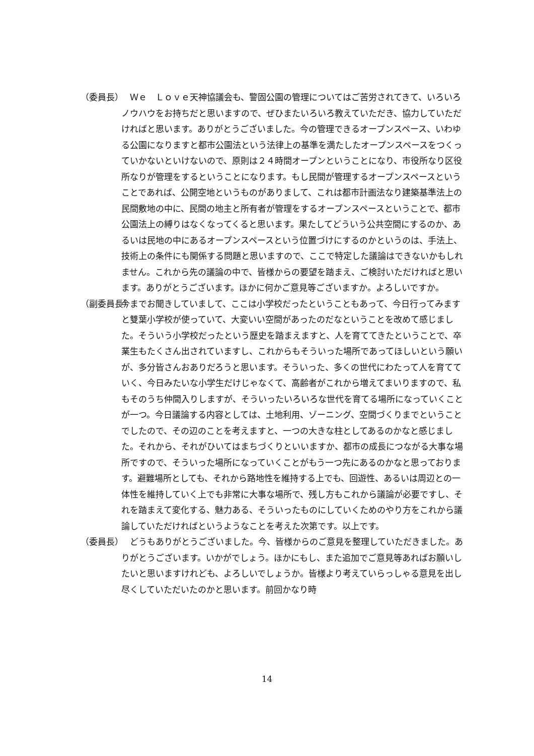（委員長） 　Ｗｅ　Ｌｏｖｅ天神協議会も、警固公園の管理についてはご苦労されてきて、いろいろノウハウをお持ちだと思いますので、ぜひまたいろいろ教えていただき、協力していただければと思います。ありがとうございました。今の管理できるオープンスペース、いわゆる公園になりますと都市公園法という法律上の基準を満たしたオープンスペースをつくっていかないといけないので、原則は２４時間オープンということになり、市役所なり区役所なりが管理をするということになります。もし民間が管理するオープンスペースということであれば、公開空地というものがありまして、これは都市計画法なり建築基準法上の民間敷地の中に、民間の地主と所有者が管理をするオープンスペースということで、都市公園法上の縛りはなくなってくると思います。果たしてどういう公共空間にするのか、あるいは民地の中にあるオープンスペースという位置づけにするのかというのは、手法上、技術上の条件にも関係する問題と思いますので、ここで特定した議論はできないかもしれません。これから先の議論の中で、皆様からの要望を踏まえ、ご検討いただければと思います。ありがとうございます。ほかに何かご意見等ございますか。よろしいですか。
（副委員長） 今までお聞きしていまして、ここは小学校だったということもあって、今日行ってみますと雙葉小学校が使っていて、大変いい空間があったのだなということを改めて感じました。そういう小学校だったという歴史を踏まえますと、人を育ててきたということで、卒業生もたくさん出されていますし、これからもそういった場所であってほしいという願いが、多分皆さんおありだろうと思います。そういった、多くの世代にわたって人を育てていく、今日みたいな小学生だけじゃなくて、高齢者がこれから増えてまいりますので、私もそのうち仲間入りしますが、そういったいろいろな世代を育てる場所になっていくことが一つ。今日議論する内容としては、土地利用、ゾーニング、空間づくりまでということでしたので、その辺のことを考えますと、一つの大きな柱としてあるのかなと感じました。それから、それがひいてはまちづくりといいますか、都市の成長につながる大事な場所ですので、そういった場所になっていくことがもう一つ先にあるのかなと思っております。避難場所としても、それから路地性を維持する上でも、回遊性、あるいは周辺との一体性を維持していく上でも非常に大事な場所で、残し方もこれから議論が必要ですし、それを踏まえて変化する、魅力ある、そういったものにしていくためのやり方をこれから議論していただければというようなことを考えた次第です。以上です。
（委員長） 　どうもありがとうございました。今、皆様からのご意見を整理していただきました。ありがとうございます。いかがでしょう。ほかにもし、また追加でご意見等あればお願いしたいと思いますけれども、よろしいでしょうか。皆様より考えていらっしゃる意見を出し尽くしていただいたのかと思います。前回かなり時
14